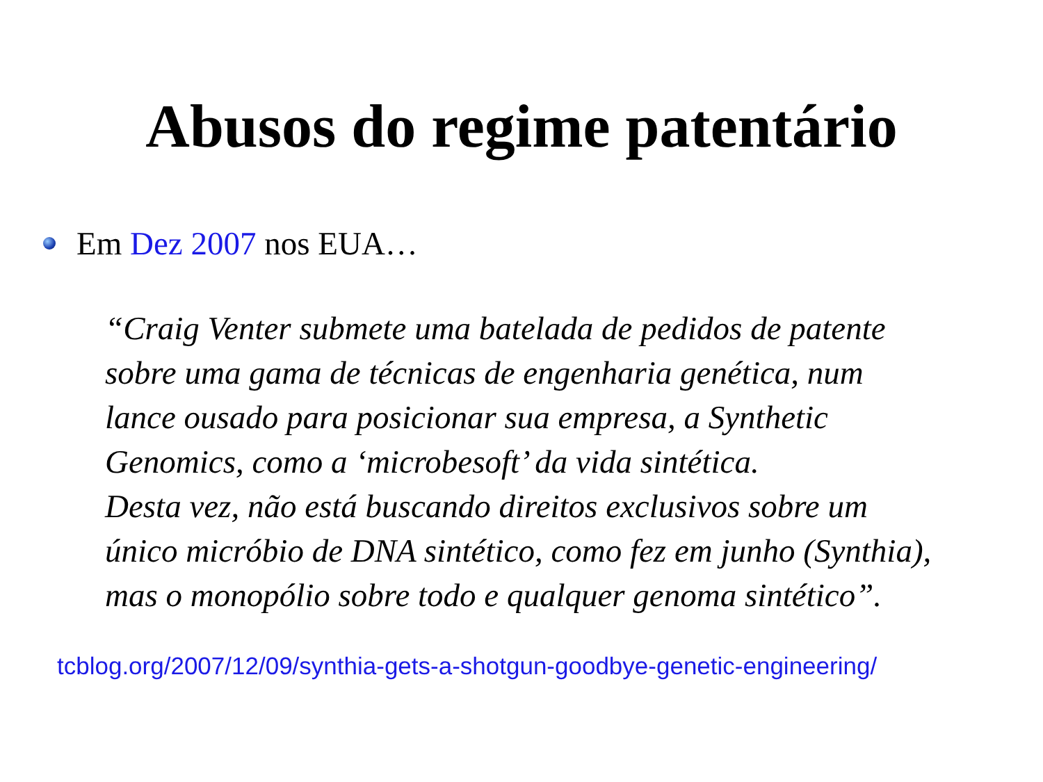Abusos do regime patentário
Em Dez 2007 nos EUA…
“Craig Venter submete uma batelada de pedidos de patente
sobre uma gama de técnicas de engenharia genética, num
lance ousado para posicionar sua empresa, a Synthetic
Genomics, como a ‘microbesoft’ da vida sintética.
Desta vez, não está buscando direitos exclusivos sobre um
único micróbio de DNA sintético, como fez em junho (Synthia),
mas o monopólio sobre todo e qualquer genoma sintético”.
tcblog.org/2007/12/09/synthia-gets-a-shotgun-goodbye-genetic-engineering/